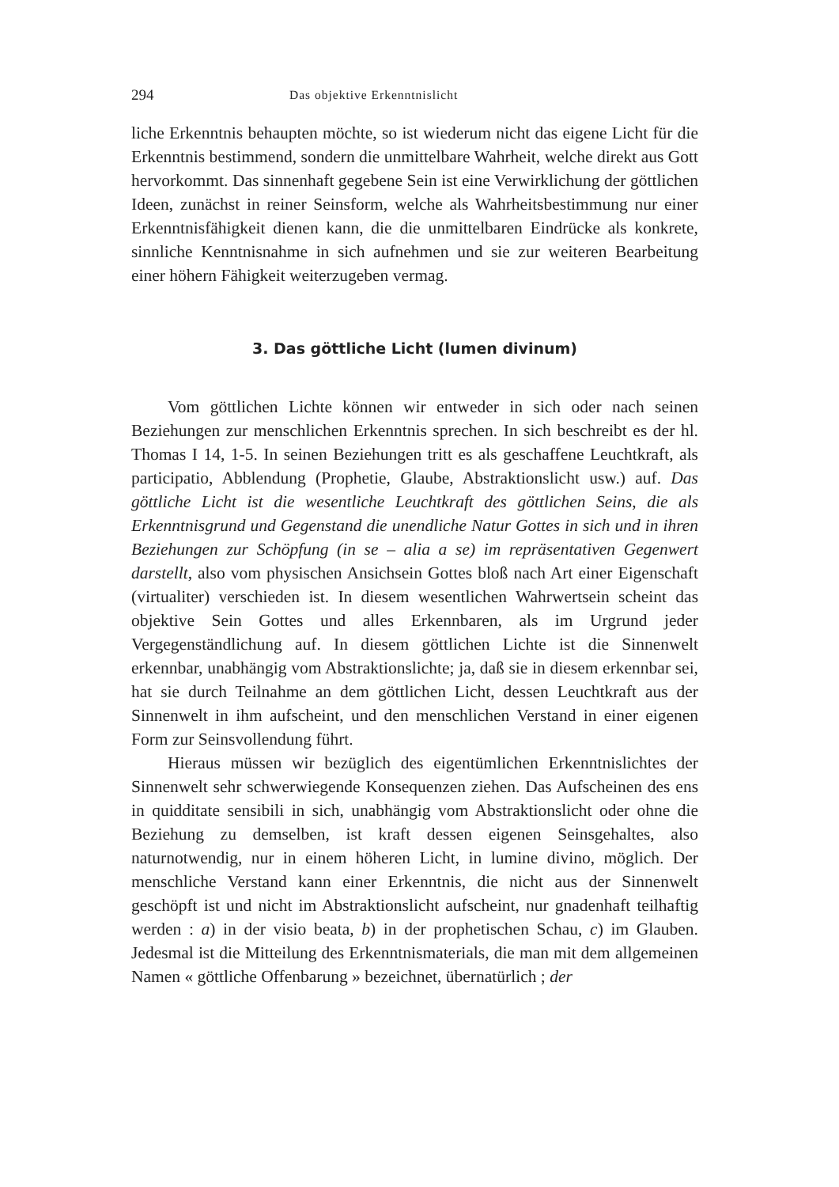294 Das objektive Erkenntnislicht
liche Erkenntnis behaupten möchte, so ist wiederum nicht das eigene Licht für die Erkenntnis bestimmend, sondern die unmittelbare Wahrheit, welche direkt aus Gott hervorkommt. Das sinnenhaft gegebene Sein ist eine Verwirklichung der göttlichen Ideen, zunächst in reiner Seinsform, welche als Wahrheitsbestimmung nur einer Erkenntnisfähigkeit dienen kann, die die unmittelbaren Eindrücke als konkrete, sinnliche Kenntnisnahme in sich aufnehmen und sie zur weiteren Bearbeitung einer höhern Fähigkeit weiterzugeben vermag.
3. Das göttliche Licht (lumen divinum)
Vom göttlichen Lichte können wir entweder in sich oder nach seinen Beziehungen zur menschlichen Erkenntnis sprechen. In sich beschreibt es der hl. Thomas I 14, 1-5. In seinen Beziehungen tritt es als geschaffene Leuchtkraft, als participatio, Abblendung (Prophetie, Glaube, Abstraktionslicht usw.) auf. Das göttliche Licht ist die wesentliche Leuchtkraft des göttlichen Seins, die als Erkenntnisgrund und Gegenstand die unendliche Natur Gottes in sich und in ihren Beziehungen zur Schöpfung (in se – alia a se) im repräsentativen Gegenwert darstellt, also vom physischen Ansichsein Gottes bloß nach Art einer Eigenschaft (virtualiter) verschieden ist. In diesem wesentlichen Wahrwertsein scheint das objektive Sein Gottes und alles Erkennbaren, als im Urgrund jeder Vergegenständlichung auf. In diesem göttlichen Lichte ist die Sinnenwelt erkennbar, unabhängig vom Abstraktionslichte; ja, daß sie in diesem erkennbar sei, hat sie durch Teilnahme an dem göttlichen Licht, dessen Leuchtkraft aus der Sinnenwelt in ihm aufscheint, und den menschlichen Verstand in einer eigenen Form zur Seinsvollendung führt.
Hieraus müssen wir bezüglich des eigentümlichen Erkenntnislichtes der Sinnenwelt sehr schwerwiegende Konsequenzen ziehen. Das Aufscheinen des ens in quidditate sensibili in sich, unabhängig vom Abstraktionslicht oder ohne die Beziehung zu demselben, ist kraft dessen eigenen Seinsgehaltes, also naturnotwendig, nur in einem höheren Licht, in lumine divino, möglich. Der menschliche Verstand kann einer Erkenntnis, die nicht aus der Sinnenwelt geschöpft ist und nicht im Abstraktionslicht aufscheint, nur gnadenhaft teilhaftig werden : a) in der visio beata, b) in der prophetischen Schau, c) im Glauben. Jedesmal ist die Mitteilung des Erkenntnismaterials, die man mit dem allgemeinen Namen « göttliche Offenbarung » bezeichnet, übernatürlich ; der